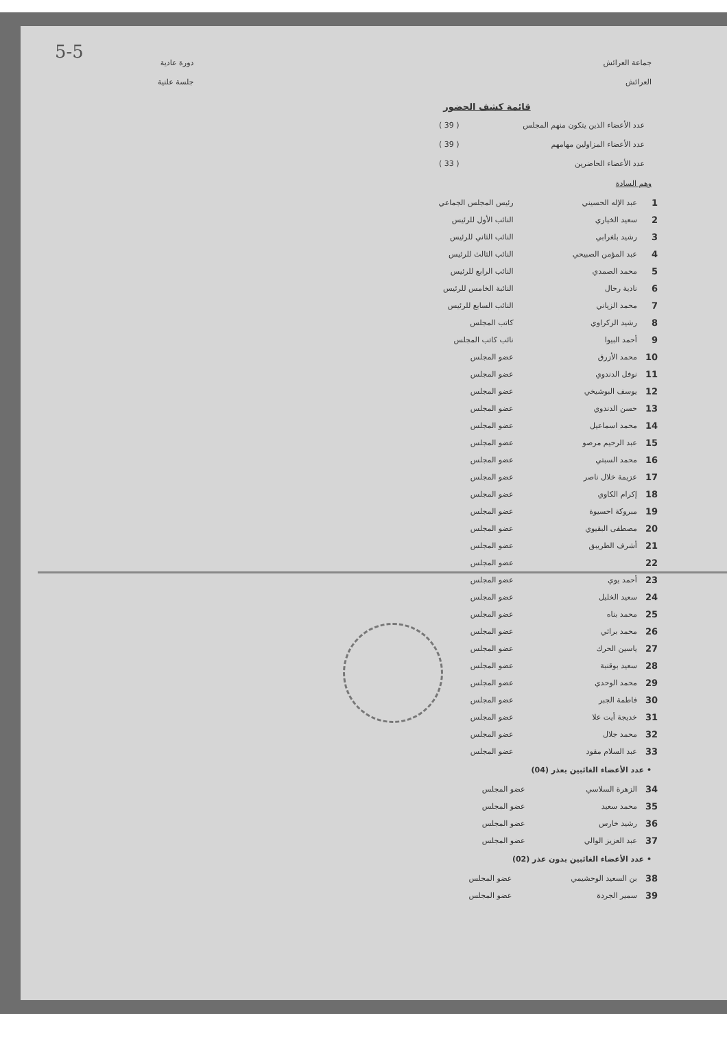5-5
جماعة العرائش
العرائش
دورة عادية
جلسة علنية
قائمة كشف الحضور
عدد الأعضاء الذين يتكون منهم المجلس ( 39 )
عدد الأعضاء المزاولين مهامهم ( 39 )
عدد الأعضاء الحاضرين ( 33 )
وهم السادة
| 1 | عبد الإله الحسيني | رئيس المجلس الجماعي |
| 2 | سعيد الخياري | النائب الأول للرئيس |
| 3 | رشيد بلغرابي | النائب الثاني للرئيس |
| 4 | عبد المؤمن الصبيحي | النائب الثالث للرئيس |
| 5 | محمد الصمدي | النائب الرابع للرئيس |
| 6 | نادية رحال | النائبة الخامس للرئيس |
| 7 | محمد الزياني | النائب السابع للرئيس |
| 8 | رشيد الزكراوي | كاتب المجلس |
| 9 | أحمد البيوا | نائب كاتب المجلس |
| 10 | محمد الأزرق | عضو المجلس |
| 11 | نوفل الدندوي | عضو المجلس |
| 12 | يوسف البوشيخي | عضو المجلس |
| 13 | حسن الدندوي | عضو المجلس |
| 14 | محمد اسماعيل | عضو المجلس |
| 15 | عبد الرحيم مرصو | عضو المجلس |
| 16 | محمد السبتي | عضو المجلس |
| 17 | عزيمة خلال ناصر | عضو المجلس |
| 18 | إكرام الكاوي | عضو المجلس |
| 19 | مبروكة احسيوة | عضو المجلس |
| 20 | مصطفى البقيوي | عضو المجلس |
| 21 | أشرف الطريبق | عضو المجلس |
| 22 | | عضو المجلس |
| 23 | أحمد يوي | عضو المجلس |
| 24 | سعيد الخليل | عضو المجلس |
| 25 | محمد بناه | عضو المجلس |
| 26 | محمد براثي | عضو المجلس |
| 27 | ياسين الحرك | عضو المجلس |
| 28 | سعيد بوقنبة | عضو المجلس |
| 29 | محمد الوحدي | عضو المجلس |
| 30 | فاطمة الجبر | عضو المجلس |
| 31 | خديجة أيت علا | عضو المجلس |
| 32 | محمد جلال | عضو المجلس |
| 33 | عبد السلام مقود | عضو المجلس |
• عدد الأعضاء الغائبين بعذر (04)
| 34 | الزهرة السلاسي | عضو المجلس |
| 35 | محمد سعيد | عضو المجلس |
| 36 | رشيد خارس | عضو المجلس |
| 37 | عبد العزيز الوالي | عضو المجلس |
• عدد الأعضاء الغائبين بدون عذر (02)
| 38 | بن السعيد الوحشيمي | عضو المجلس |
| 39 | سمير الجردة | عضو المجلس |